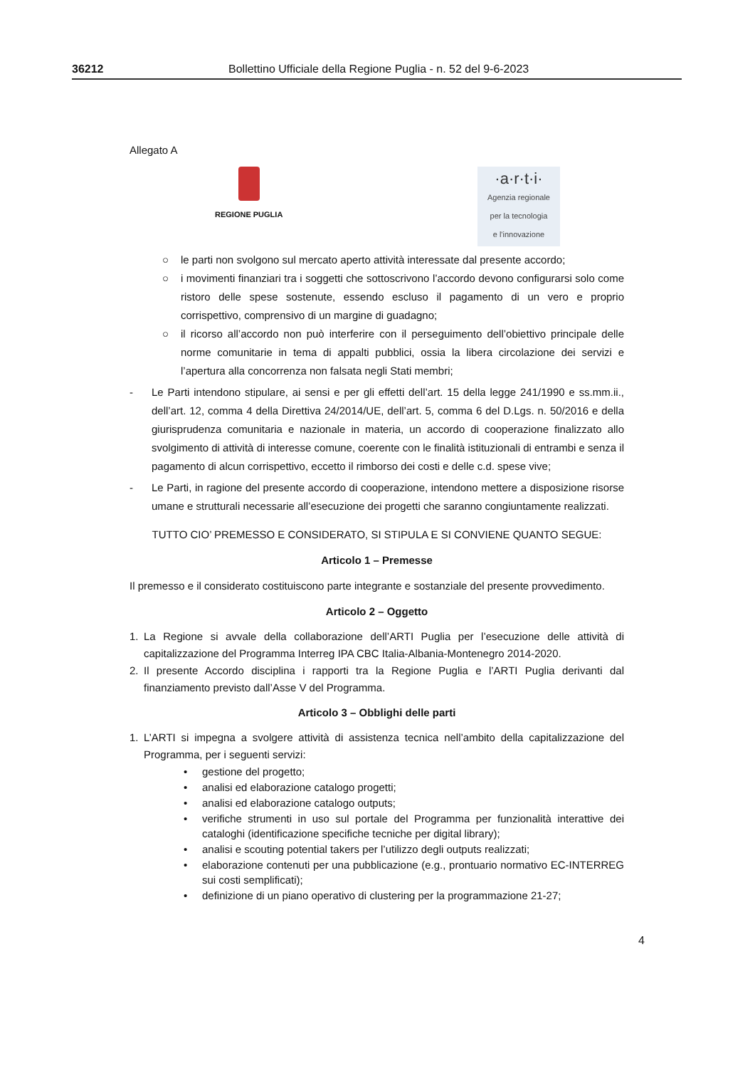36212 Bollettino Ufficiale della Regione Puglia - n. 52 del 9-6-2023
Allegato A
REGIONE PUGLIA
·a·r·t·i·
Agenzia regionale
per la tecnologia
e l'innovazione
○ le parti non svolgono sul mercato aperto attività interessate dal presente accordo;
○ i movimenti finanziari tra i soggetti che sottoscrivono l’accordo devono configurarsi solo come ristoro delle spese sostenute, essendo escluso il pagamento di un vero e proprio corrispettivo, comprensivo di un margine di guadagno;
○ il ricorso all’accordo non può interferire con il perseguimento dell’obiettivo principale delle norme comunitarie in tema di appalti pubblici, ossia la libera circolazione dei servizi e l’apertura alla concorrenza non falsata negli Stati membri;
- Le Parti intendono stipulare, ai sensi e per gli effetti dell’art. 15 della legge 241/1990 e ss.mm.ii., dell’art. 12, comma 4 della Direttiva 24/2014/UE, dell’art. 5, comma 6 del D.Lgs. n. 50/2016 e della giurisprudenza comunitaria e nazionale in materia, un accordo di cooperazione finalizzato allo svolgimento di attività di interesse comune, coerente con le finalità istituzionali di entrambi e senza il pagamento di alcun corrispettivo, eccetto il rimborso dei costi e delle c.d. spese vive;
- Le Parti, in ragione del presente accordo di cooperazione, intendono mettere a disposizione risorse umane e strutturali necessarie all’esecuzione dei progetti che saranno congiuntamente realizzati.
TUTTO CIO’ PREMESSO E CONSIDERATO, SI STIPULA E SI CONVIENE QUANTO SEGUE:
Articolo 1 – Premesse
Il premesso e il considerato costituiscono parte integrante e sostanziale del presente provvedimento.
Articolo 2 – Oggetto
1. La Regione si avvale della collaborazione dell’ARTI Puglia per l’esecuzione delle attività di capitalizzazione del Programma Interreg IPA CBC Italia-Albania-Montenegro 2014-2020.
2. Il presente Accordo disciplina i rapporti tra la Regione Puglia e l’ARTI Puglia derivanti dal finanziamento previsto dall’Asse V del Programma.
Articolo 3 – Obblighi delle parti
1. L’ARTI si impegna a svolgere attività di assistenza tecnica nell’ambito della capitalizzazione del Programma, per i seguenti servizi:
• gestione del progetto;
• analisi ed elaborazione catalogo progetti;
• analisi ed elaborazione catalogo outputs;
• verifiche strumenti in uso sul portale del Programma per funzionalità interattive dei cataloghi (identificazione specifiche tecniche per digital library);
• analisi e scouting potential takers per l’utilizzo degli outputs realizzati;
• elaborazione contenuti per una pubblicazione (e.g., prontuario normativo EC-INTERREG sui costi semplificati);
• definizione di un piano operativo di clustering per la programmazione 21-27;
4